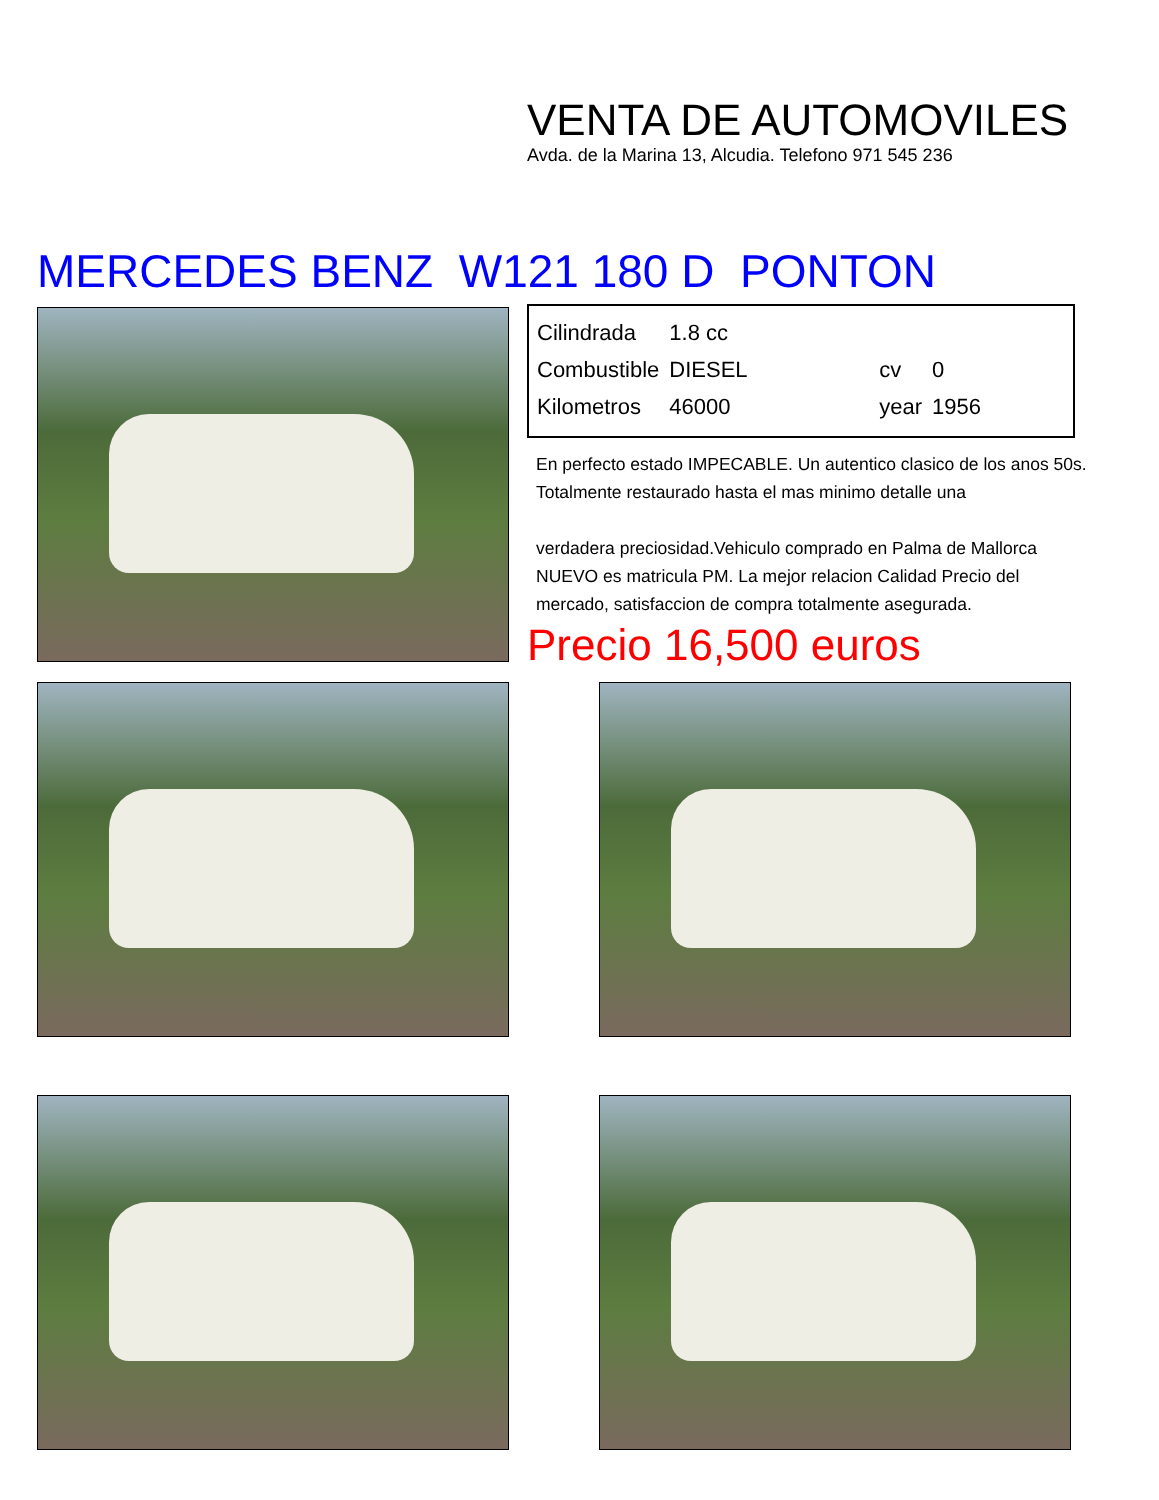VENTA DE AUTOMOVILES
Avda. de la Marina 13, Alcudia. Telefono 971 545 236
MERCEDES BENZ W121 180 D PONTON
| Cilindrada | 1.8 cc | | |
| Combustible | DIESEL | cv | 0 |
| Kilometros | 46000 | year | 1956 |
En perfecto estado IMPECABLE. Un autentico clasico de los anos 50s. Totalmente restaurado hasta el mas minimo detalle una
verdadera preciosidad.Vehiculo comprado en Palma de Mallorca NUEVO es matricula PM. La mejor relacion Calidad Precio del mercado, satisfaccion de compra totalmente asegurada.
Precio 16,500 euros